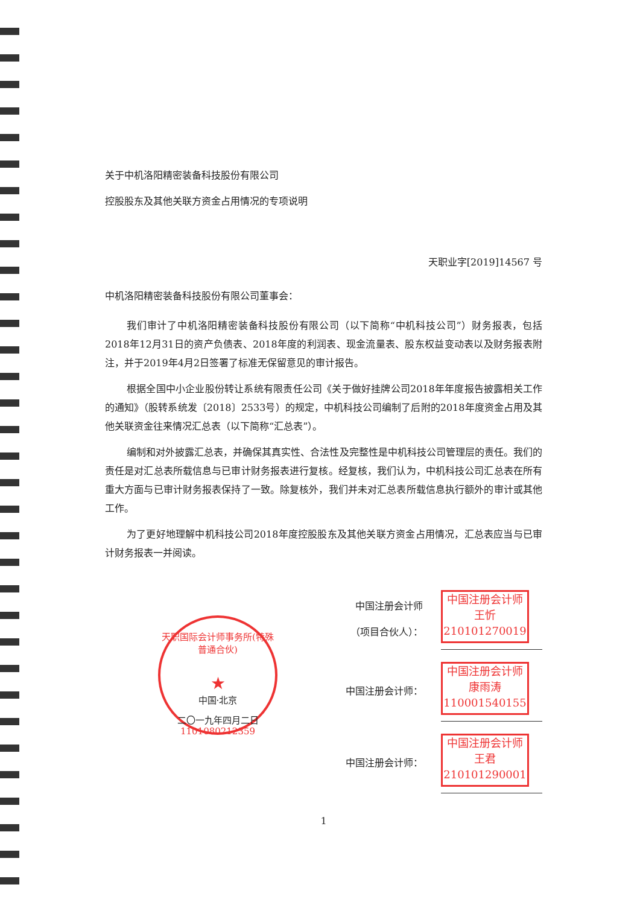关于中机洛阳精密装备科技股份有限公司
控股股东及其他关联方资金占用情况的专项说明
天职业字[2019]14567 号
中机洛阳精密装备科技股份有限公司董事会：
我们审计了中机洛阳精密装备科技股份有限公司（以下简称“中机科技公司”）财务报表，包括2018年12月31日的资产负债表、2018年度的利润表、现金流量表、股东权益变动表以及财务报表附注，并于2019年4月2日签署了标准无保留意见的审计报告。
根据全国中小企业股份转让系统有限责任公司《关于做好挂牌公司2018年年度报告披露相关工作的通知》（股转系统发〔2018〕2533号）的规定，中机科技公司编制了后附的2018年度资金占用及其他关联资金往来情况汇总表（以下简称“汇总表”）。
编制和对外披露汇总表，并确保其真实性、合法性及完整性是中机科技公司管理层的责任。我们的责任是对汇总表所载信息与已审计财务报表进行复核。经复核，我们认为，中机科技公司汇总表在所有重大方面与已审计财务报表保持了一致。除复核外，我们并未对汇总表所载信息执行额外的审计或其他工作。
为了更好地理解中机科技公司2018年度控股股东及其他关联方资金占用情况，汇总表应当与已审计财务报表一并阅读。
中国注册会计师
（项目合伙人）：
中国注册会计师
王忻
210101270019
中国注册会计师：
中国注册会计师
康雨涛
110001540155
中国注册会计师：
中国注册会计师
王君
210101290001
1
天职国际会计师事务所(特殊普通合伙)
★
中国·北京
二〇一九年四月二日
1101080212359